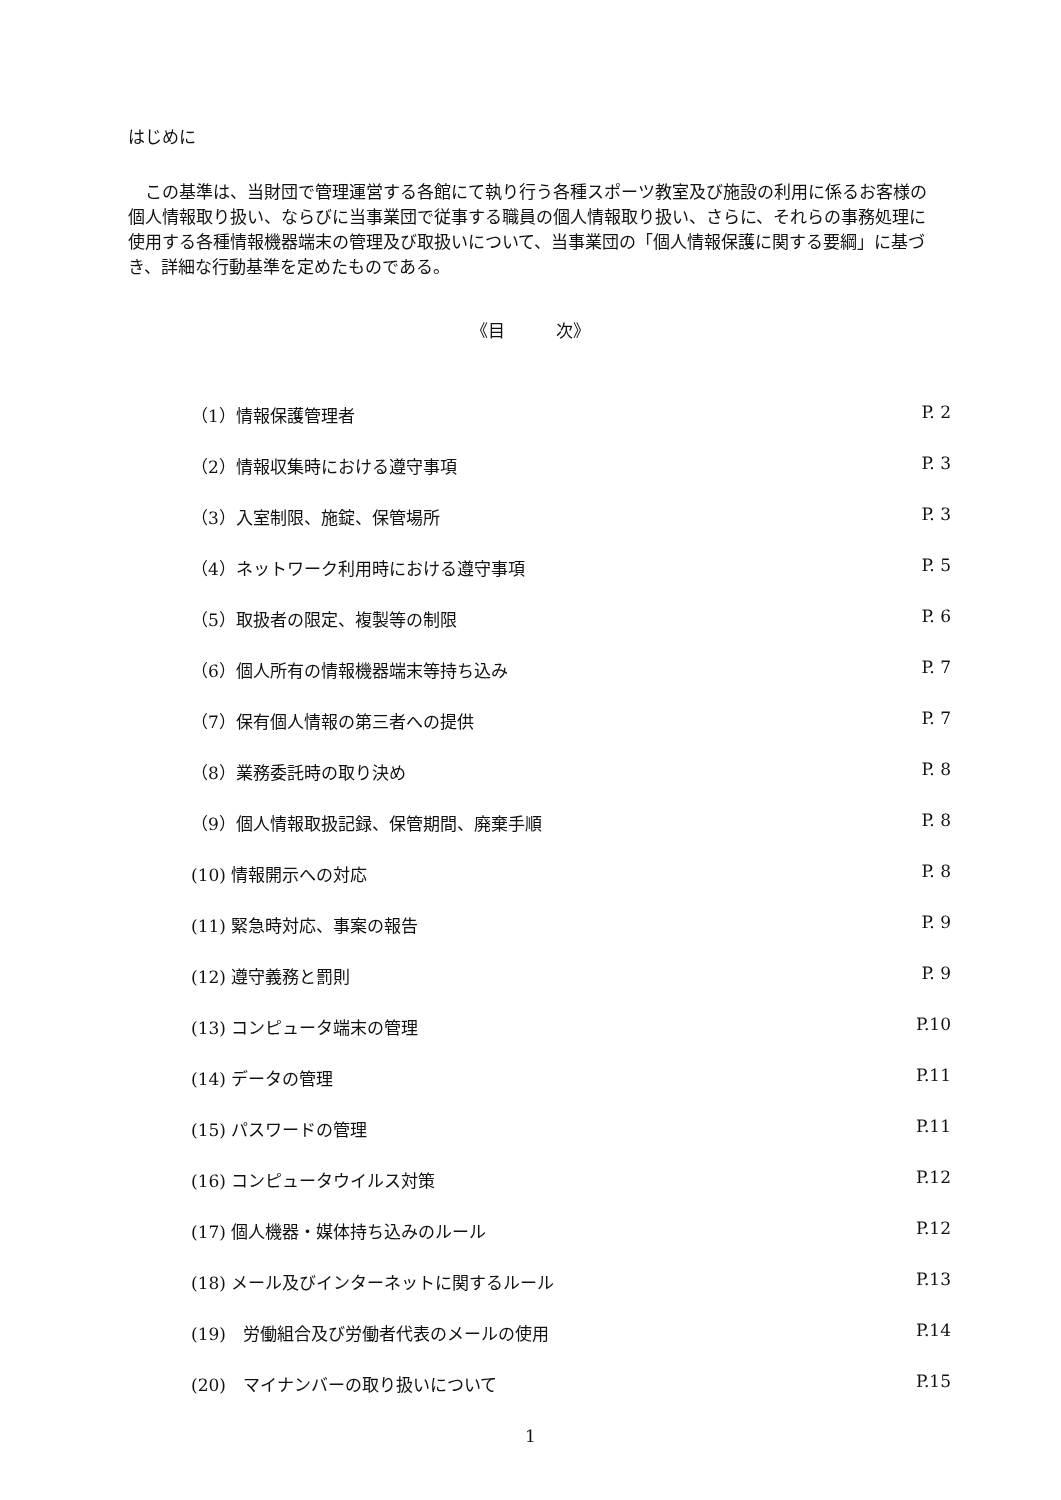はじめに
　この基準は、当財団で管理運営する各館にて執り行う各種スポーツ教室及び施設の利用に係るお客様の個人情報取り扱い、ならびに当事業団で従事する職員の個人情報取り扱い、さらに、それらの事務処理に使用する各種情報機器端末の管理及び取扱いについて、当事業団の「個人情報保護に関する要綱」に基づき、詳細な行動基準を定めたものである。
《目　　　次》
（1）情報保護管理者 P. 2
（2）情報収集時における遵守事項 P. 3
（3）入室制限、施錠、保管場所 P. 3
（4）ネットワーク利用時における遵守事項 P. 5
（5）取扱者の限定、複製等の制限 P. 6
（6）個人所有の情報機器端末等持ち込み P. 7
（7）保有個人情報の第三者への提供 P. 7
（8）業務委託時の取り決め P. 8
（9）個人情報取扱記録、保管期間、廃棄手順 P. 8
(10) 情報開示への対応 P. 8
(11) 緊急時対応、事案の報告 P. 9
(12) 遵守義務と罰則 P. 9
(13) コンピュータ端末の管理 P.10
(14) データの管理 P.11
(15) パスワードの管理 P.11
(16) コンピュータウイルス対策 P.12
(17) 個人機器・媒体持ち込みのルール P.12
(18) メール及びインターネットに関するルール P.13
(19)　労働組合及び労働者代表のメールの使用 P.14
(20)　マイナンバーの取り扱いについて P.15
1